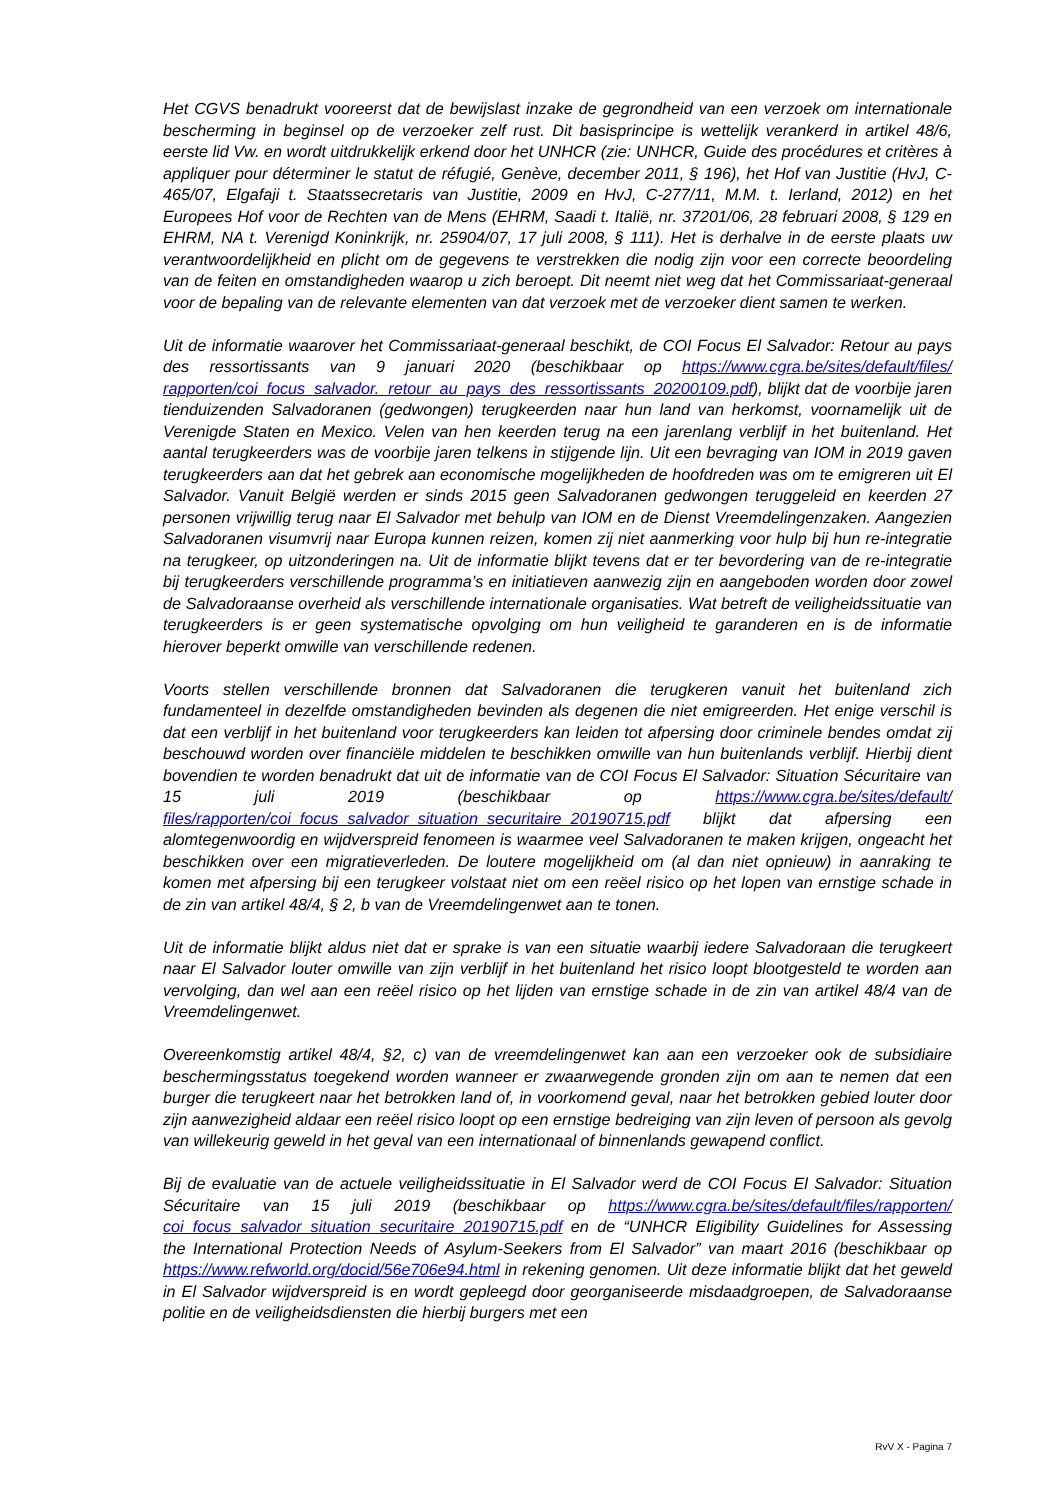Het CGVS benadrukt vooreerst dat de bewijslast inzake de gegrondheid van een verzoek om internationale bescherming in beginsel op de verzoeker zelf rust. Dit basisprincipe is wettelijk verankerd in artikel 48/6, eerste lid Vw. en wordt uitdrukkelijk erkend door het UNHCR (zie: UNHCR, Guide des procédures et critères à appliquer pour déterminer le statut de réfugié, Genève, december 2011, § 196), het Hof van Justitie (HvJ, C-465/07, Elgafaji t. Staatssecretaris van Justitie, 2009 en HvJ, C-277/11, M.M. t. Ierland, 2012) en het Europees Hof voor de Rechten van de Mens (EHRM, Saadi t. Italië, nr. 37201/06, 28 februari 2008, § 129 en EHRM, NA t. Verenigd Koninkrijk, nr. 25904/07, 17 juli 2008, § 111). Het is derhalve in de eerste plaats uw verantwoordelijkheid en plicht om de gegevens te verstrekken die nodig zijn voor een correcte beoordeling van de feiten en omstandigheden waarop u zich beroept. Dit neemt niet weg dat het Commissariaat-generaal voor de bepaling van de relevante elementen van dat verzoek met de verzoeker dient samen te werken.
Uit de informatie waarover het Commissariaat-generaal beschikt, de COI Focus El Salvador: Retour au pays des ressortissants van 9 januari 2020 (beschikbaar op https://www.cgra.be/sites/default/files/ rapporten/coi_focus_salvador._retour_au_pays_des_ressortissants_20200109.pdf), blijkt dat de voorbije jaren tienduizenden Salvadoranen (gedwongen) terugkeerden naar hun land van herkomst, voornamelijk uit de Verenigde Staten en Mexico. Velen van hen keerden terug na een jarenlang verblijf in het buitenland. Het aantal terugkeerders was de voorbije jaren telkens in stijgende lijn. Uit een bevraging van IOM in 2019 gaven terugkeerders aan dat het gebrek aan economische mogelijkheden de hoofdreden was om te emigreren uit El Salvador. Vanuit België werden er sinds 2015 geen Salvadoranen gedwongen teruggeleid en keerden 27 personen vrijwillig terug naar El Salvador met behulp van IOM en de Dienst Vreemdelingenzaken. Aangezien Salvadoranen visumvrij naar Europa kunnen reizen, komen zij niet aanmerking voor hulp bij hun re-integratie na terugkeer, op uitzonderingen na. Uit de informatie blijkt tevens dat er ter bevordering van de re-integratie bij terugkeerders verschillende programma’s en initiatieven aanwezig zijn en aangeboden worden door zowel de Salvadoraanse overheid als verschillende internationale organisaties. Wat betreft de veiligheidssituatie van terugkeerders is er geen systematische opvolging om hun veiligheid te garanderen en is de informatie hierover beperkt omwille van verschillende redenen.
Voorts stellen verschillende bronnen dat Salvadoranen die terugkeren vanuit het buitenland zich fundamenteel in dezelfde omstandigheden bevinden als degenen die niet emigreerden. Het enige verschil is dat een verblijf in het buitenland voor terugkeerders kan leiden tot afpersing door criminele bendes omdat zij beschouwd worden over financiële middelen te beschikken omwille van hun buitenlands verblijf. Hierbij dient bovendien te worden benadrukt dat uit de informatie van de COI Focus El Salvador: Situation Sécuritaire van 15 juli 2019 (beschikbaar op https://www.cgra.be/sites/default/ files/rapporten/coi_focus_salvador_situation_securitaire_20190715.pdf blijkt dat afpersing een alomtegenwoordig en wijdverspreid fenomeen is waarmee veel Salvadoranen te maken krijgen, ongeacht het beschikken over een migratieverleden. De loutere mogelijkheid om (al dan niet opnieuw) in aanraking te komen met afpersing bij een terugkeer volstaat niet om een reëel risico op het lopen van ernstige schade in de zin van artikel 48/4, § 2, b van de Vreemdelingenwet aan te tonen.
Uit de informatie blijkt aldus niet dat er sprake is van een situatie waarbij iedere Salvadoraan die terugkeert naar El Salvador louter omwille van zijn verblijf in het buitenland het risico loopt blootgesteld te worden aan vervolging, dan wel aan een reëel risico op het lijden van ernstige schade in de zin van artikel 48/4 van de Vreemdelingenwet.
Overeenkomstig artikel 48/4, §2, c) van de vreemdelingenwet kan aan een verzoeker ook de subsidiaire beschermingsstatus toegekend worden wanneer er zwaarwegende gronden zijn om aan te nemen dat een burger die terugkeert naar het betrokken land of, in voorkomend geval, naar het betrokken gebied louter door zijn aanwezigheid aldaar een reëel risico loopt op een ernstige bedreiging van zijn leven of persoon als gevolg van willekeurig geweld in het geval van een internationaal of binnenlands gewapend conflict.
Bij de evaluatie van de actuele veiligheidssituatie in El Salvador werd de COI Focus El Salvador: Situation Sécuritaire van 15 juli 2019 (beschikbaar op https://www.cgra.be/sites/default/files/rapporten/ coi_focus_salvador_situation_securitaire_20190715.pdf en de “UNHCR Eligibility Guidelines for Assessing the International Protection Needs of Asylum-Seekers from El Salvador” van maart 2016 (beschikbaar op https://www.refworld.org/docid/56e706e94.html in rekening genomen. Uit deze informatie blijkt dat het geweld in El Salvador wijdverspreid is en wordt gepleegd door georganiseerde misdaadgroepen, de Salvadoraanse politie en de veiligheidsdiensten die hierbij burgers met een
RvV X - Pagina 7